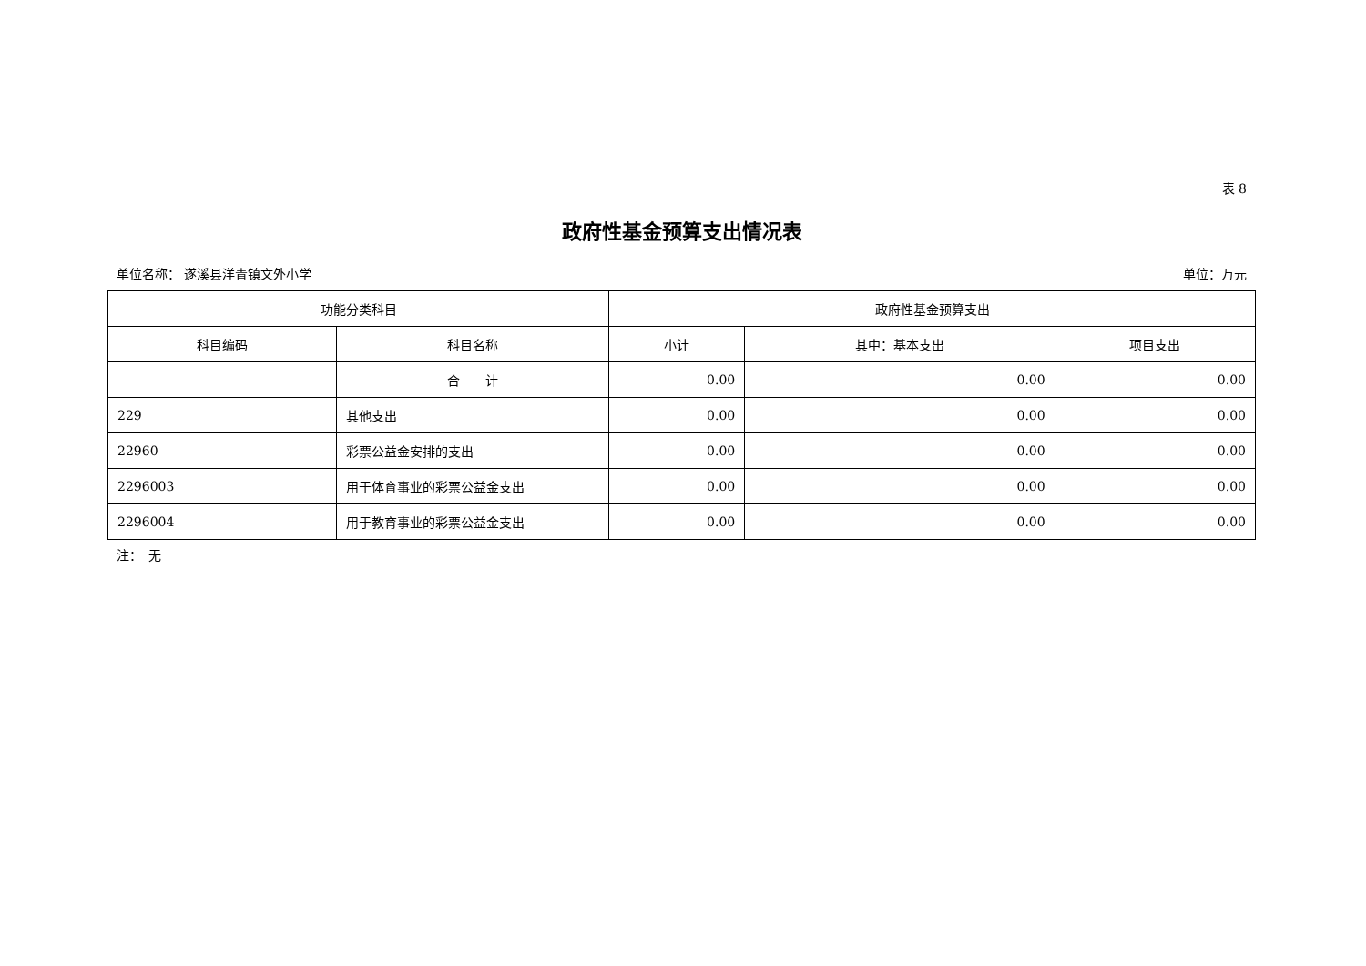表 8
政府性基金预算支出情况表
单位名称： 遂溪县洋青镇文外小学 单位：万元
| 功能分类科目 | | 政府性基金预算支出 | | |
| --- | --- | --- | --- | --- |
| 科目编码 | 科目名称 | 小计 | 其中：基本支出 | 项目支出 |
| | 合 计 | 0.00 | 0.00 | 0.00 |
| 229 | 其他支出 | 0.00 | 0.00 | 0.00 |
| 22960 | 彩票公益金安排的支出 | 0.00 | 0.00 | 0.00 |
| 2296003 | 用于体育事业的彩票公益金支出 | 0.00 | 0.00 | 0.00 |
| 2296004 | 用于教育事业的彩票公益金支出 | 0.00 | 0.00 | 0.00 |
注：　无